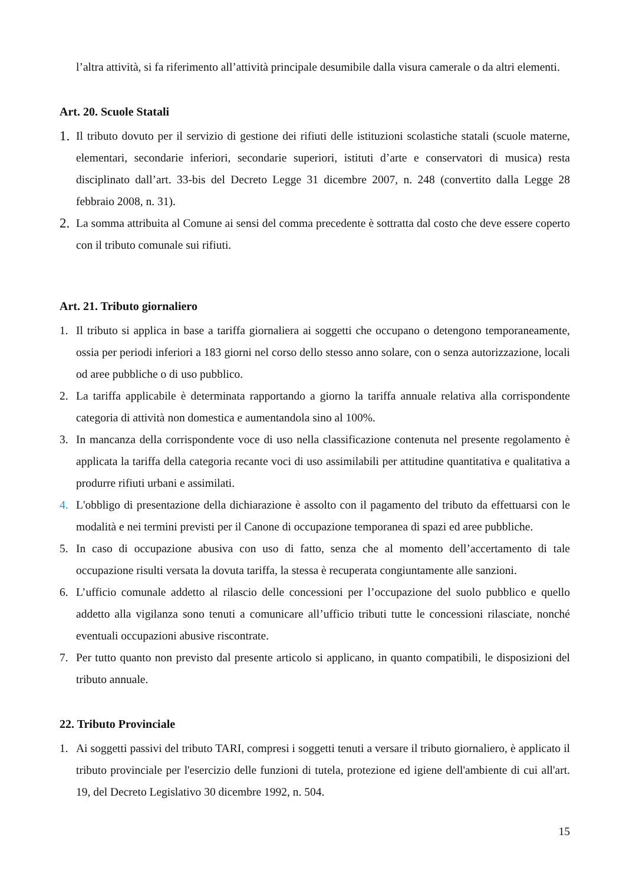l’altra attività, si fa riferimento all’attività principale desumibile dalla visura camerale o da altri elementi.
Art. 20. Scuole Statali
1.
Il tributo dovuto per il servizio di gestione dei rifiuti delle istituzioni scolastiche statali (scuole materne, elementari, secondarie inferiori, secondarie superiori, istituti d’arte e conservatori di musica) resta disciplinato dall’art. 33-bis del Decreto Legge 31 dicembre 2007, n. 248 (convertito dalla Legge 28 febbraio 2008, n. 31).
2.
La somma attribuita al Comune ai sensi del comma precedente è sottratta dal costo che deve essere coperto con il tributo comunale sui rifiuti.
Art. 21. Tributo giornaliero
1. Il tributo si applica in base a tariffa giornaliera ai soggetti che occupano o detengono temporaneamente, ossia per periodi inferiori a 183 giorni nel corso dello stesso anno solare, con o senza autorizzazione, locali od aree pubbliche o di uso pubblico.
2. La tariffa applicabile è determinata rapportando a giorno la tariffa annuale relativa alla corrispondente categoria di attività non domestica e aumentandola sino al 100%.
3. In mancanza della corrispondente voce di uso nella classificazione contenuta nel presente regolamento è applicata la tariffa della categoria recante voci di uso assimilabili per attitudine quantitativa e qualitativa a produrre rifiuti urbani e assimilati.
4. L'obbligo di presentazione della dichiarazione è assolto con il pagamento del tributo da effettuarsi con le modalità e nei termini previsti per il Canone di occupazione temporanea di spazi ed aree pubbliche.
5. In caso di occupazione abusiva con uso di fatto, senza che al momento dell’accertamento di tale occupazione risulti versata la dovuta tariffa, la stessa è recuperata congiuntamente alle sanzioni.
6. L’ufficio comunale addetto al rilascio delle concessioni per l’occupazione del suolo pubblico e quello addetto alla vigilanza sono tenuti a comunicare all’ufficio tributi tutte le concessioni rilasciate, nonché eventuali occupazioni abusive riscontrate.
7. Per tutto quanto non previsto dal presente articolo si applicano, in quanto compatibili, le disposizioni del tributo annuale.
22. Tributo Provinciale
1. Ai soggetti passivi del tributo TARI, compresi i soggetti tenuti a versare il tributo giornaliero, è applicato il tributo provinciale per l'esercizio delle funzioni di tutela, protezione ed igiene dell'ambiente di cui all'art. 19, del Decreto Legislativo 30 dicembre 1992, n. 504.
15